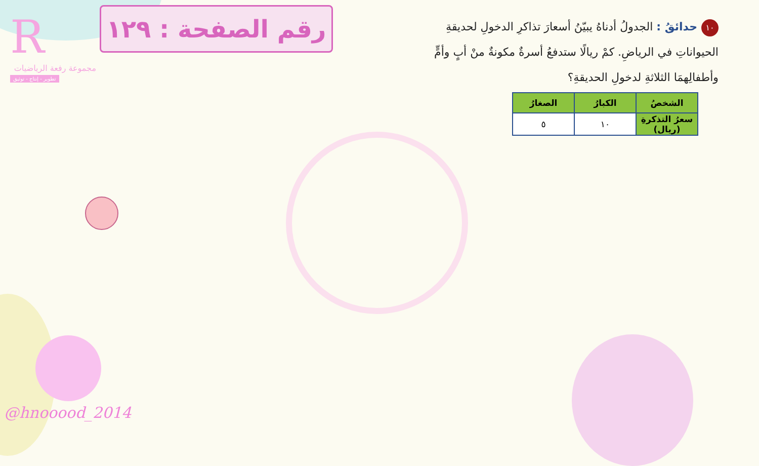R
مجموعة رفعة الرياضيات
تطوير - إنتاج - توثيق
رقم الصفحة : ١٢٩
١٠ حدائقُ : الجدولُ أدناهُ يبيّنُ أسعارَ تذاكرِ الدخولِ لحديقةِ الحيواناتِ في الرياضِ. كمْ ريالًا ستدفعُ أسرةٌ مكونةٌ منْ أبٍ وأمٍّ وأطفالِهمَا الثلاثةِ لدخولِ الحديقةِ؟
| الشخصُ | الكبارُ | الصغارُ |
| --- | --- | --- |
| سعرُ التذكرةِ (ريال) | ١٠ | ٥ |
@hnooood_2014